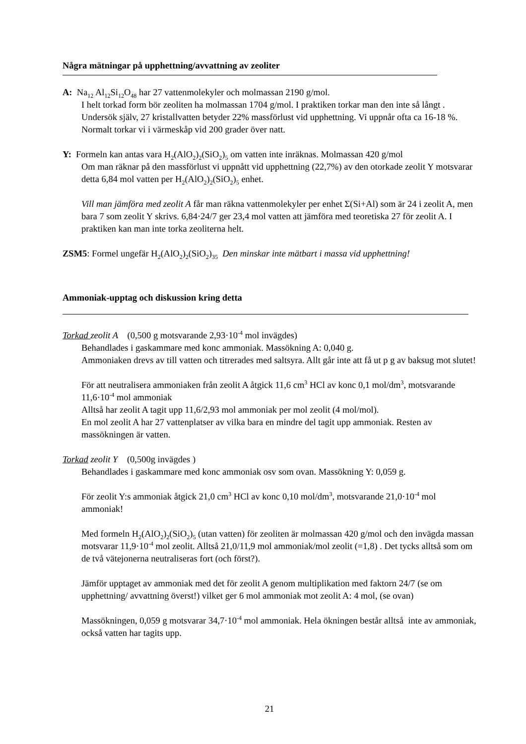Några mätningar på upphettning/avvattning av zeoliter
A: Na<sub>12</sub> Al<sub>12</sub>Si<sub>12</sub>O<sub>48</sub> har 27 vattenmolekyler och molmassan 2190 g/mol.
I helt torkad form bör zeoliten ha molmassan 1704 g/mol. I praktiken torkar man den inte så långt . Undersök själv, 27 kristallvatten betyder 22% massförlust vid upphettning. Vi uppnår ofta ca 16-18 %. Normalt torkar vi i värmeskåp vid 200 grader över natt.
Y: Formeln kan antas vara H<sub>2</sub>(AlO<sub>2</sub>)<sub>2</sub>(SiO<sub>2</sub>)<sub>5</sub> om vatten inte inräknas. Molmassan 420 g/mol
Om man räknar på den massförlust vi uppnått vid upphettning (22,7%) av den otorkade zeolit Y motsvarar detta 6,84 mol vatten per H<sub>2</sub>(AlO<sub>2</sub>)<sub>2</sub>(SiO<sub>2</sub>)<sub>5</sub> enhet.
Vill man jämföra med zeolit A får man räkna vattenmolekyler per enhet Σ(Si+Al) som är 24 i zeolit A, men bara 7 som zeolit Y skrivs. 6,84·24/7 ger 23,4 mol vatten att jämföra med teoretiska 27 för zeolit A. I praktiken kan man inte torka zeoliterna helt.
ZSM5: Formel ungefär H<sub>2</sub>(AlO<sub>2</sub>)<sub>2</sub>(SiO<sub>2</sub>)<sub>35</sub> Den minskar inte mätbart i massa vid upphettning!
Ammoniak-upptag och diskussion kring detta
Torkad zeolit A (0,500 g motsvarande 2,93·10<sup>-4</sup> mol invägdes)
Behandlades i gaskammare med konc ammoniak. Massökning A: 0,040 g.
Ammoniaken drevs av till vatten och titrerades med saltsyra. Allt går inte att få ut p g av baksug mot slutet!
För att neutralisera ammoniaken från zeolit A åtgick 11,6 cm<sup>3</sup> HCl av konc 0,1 mol/dm<sup>3</sup>, motsvarande 11,6·10<sup>-4</sup> mol ammoniak
Alltså har zeolit A tagit upp 11,6/2,93 mol ammoniak per mol zeolit (4 mol/mol).
En mol zeolit A har 27 vattenplatser av vilka bara en mindre del tagit upp ammoniak. Resten av massökningen är vatten.
Torkad zeolit Y (0,500g invägdes )
Behandlades i gaskammare med konc ammoniak osv som ovan. Massökning Y: 0,059 g.
För zeolit Y:s ammoniak åtgick 21,0 cm<sup>3</sup> HCl av konc 0,10 mol/dm<sup>3</sup>, motsvarande 21,0·10<sup>-4</sup> mol ammoniak!
Med formeln H<sub>2</sub>(AlO<sub>2</sub>)<sub>2</sub>(SiO<sub>2</sub>)<sub>5</sub> (utan vatten) för zeoliten är molmassan 420 g/mol och den invägda massan motsvarar 11,9·10<sup>-4</sup> mol zeolit. Alltså 21,0/11,9 mol ammoniak/mol zeolit (=1,8) . Det tycks alltså som om de två vätejonerna neutraliseras fort (och först?).
Jämför upptaget av ammoniak med det för zeolit A genom multiplikation med faktorn 24/7 (se om upphettning/ avvattning överst!) vilket ger 6 mol ammoniak mot zeolit A: 4 mol, (se ovan)
Massökningen, 0,059 g motsvarar 34,7·10<sup>-4</sup> mol ammoniak. Hela ökningen består alltså inte av ammoniak, också vatten har tagits upp.
21